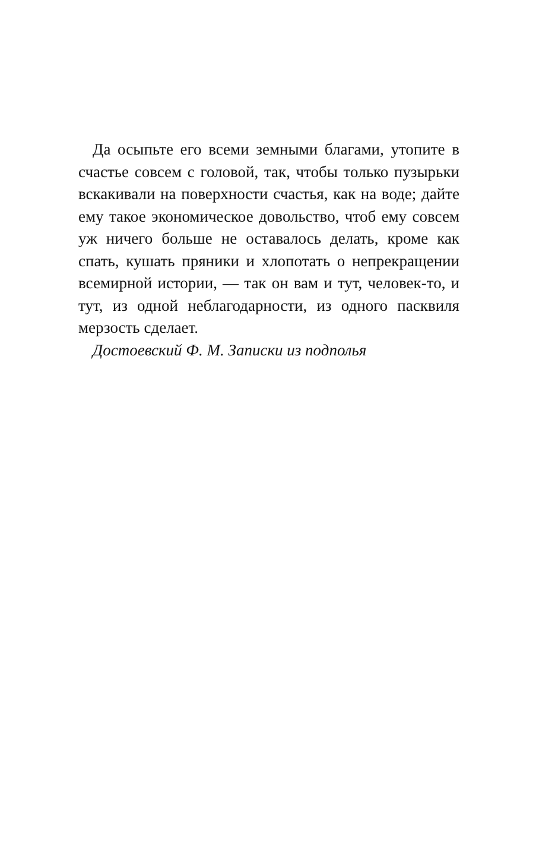Да осыпьте его всеми земными благами, утопите в счастье совсем с головой, так, чтобы только пузырьки вскакивали на поверхности счастья, как на воде; дайте ему такое экономическое довольство, чтоб ему совсем уж ничего больше не оставалось делать, кроме как спать, кушать пряники и хлопотать о непрекращении всемирной истории, — так он вам и тут, человек-то, и тут, из одной неблагодарности, из одного пасквиля мерзость сделает.
Достоевский Ф. М. Записки из подполья